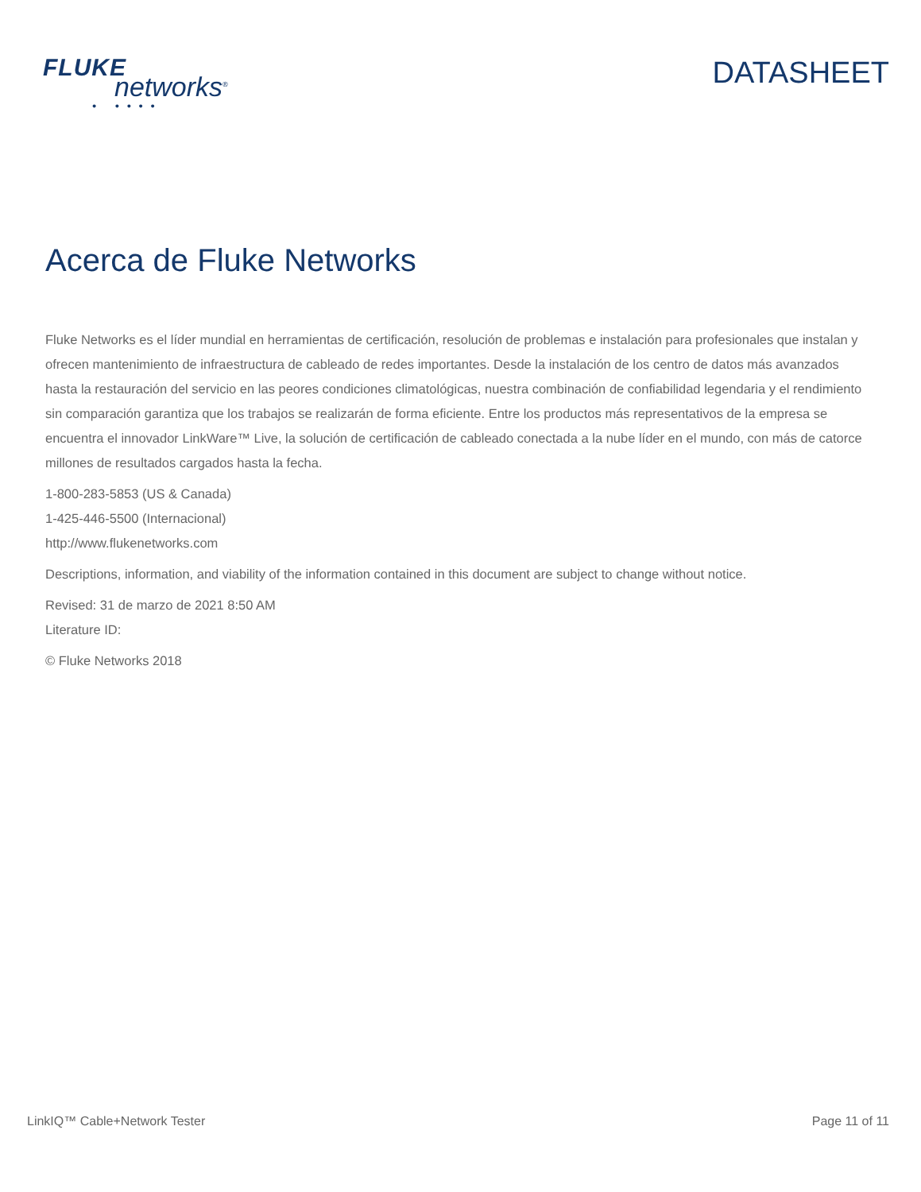FLUKE
networks<sup>®</sup>
• ••••
DATASHEET
Acerca de Fluke Networks
Fluke Networks es el líder mundial en herramientas de certificación, resolución de problemas e instalación para profesionales que instalan y ofrecen mantenimiento de infraestructura de cableado de redes importantes. Desde la instalación de los centro de datos más avanzados hasta la restauración del servicio en las peores condiciones climatológicas, nuestra combinación de confiabilidad legendaria y el rendimiento sin comparación garantiza que los trabajos se realizarán de forma eficiente. Entre los productos más representativos de la empresa se encuentra el innovador LinkWare™ Live, la solución de certificación de cableado conectada a la nube líder en el mundo, con más de catorce millones de resultados cargados hasta la fecha.
1-800-283-5853 (US & Canada)
1-425-446-5500 (Internacional)
http://www.flukenetworks.com
Descriptions, information, and viability of the information contained in this document are subject to change without notice.
Revised: 31 de marzo de 2021 8:50 AM
Literature ID:
© Fluke Networks 2018
LinkIQ™ Cable+Network Tester Page 11 of 11